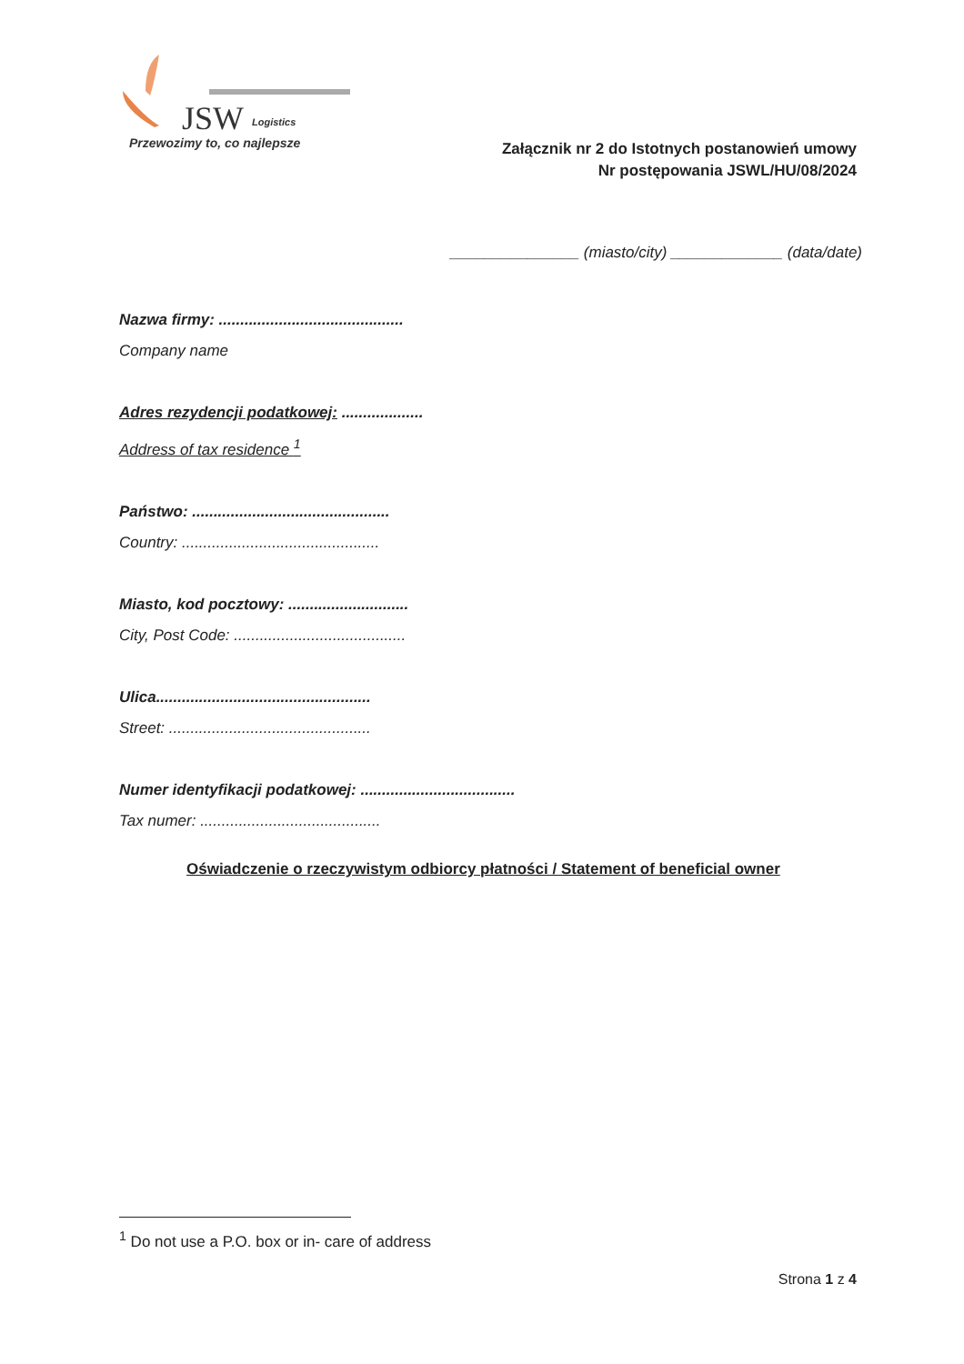JSW
Logistics
Przewozimy to, co najlepsze
Załącznik nr 2 do Istotnych postanowień umowy
Nr postępowania JSWL/HU/08/2024
_______________ (miasto/city) _____________ (data/date)
Nazwa firmy: ...........................................
Company name
Adres rezydencji podatkowej: ...................
Address of tax residence <sup>1</sup>
Państwo: ..............................................
Country: ..............................................
Miasto, kod pocztowy: ............................
City, Post Code: ........................................
Ulica..................................................
Street: ...............................................
Numer identyfikacji podatkowej: ....................................
Tax numer: ..........................................
Oświadczenie o rzeczywistym odbiorcy płatności / Statement of beneficial owner
<sup>1</sup> Do not use a P.O. box or in- care of address
Strona 1 z 4